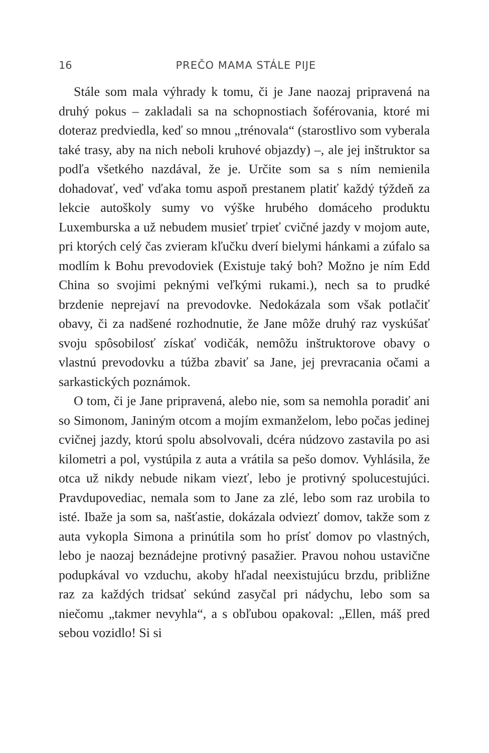16 PREČO MAMA STÁLE PIJE
Stále som mala výhrady k tomu, či je Jane naozaj pripravená na druhý pokus – zakladali sa na schopnostiach šoférovania, ktoré mi doteraz predviedla, keď so mnou „trénovala“ (starostlivo som vyberala také trasy, aby na nich neboli kruhové objazdy) –, ale jej inštruktor sa podľa všetkého nazdával, že je. Určite som sa s ním nemienila dohadovať, veď vďaka tomu aspoň prestanem platiť každý týždeň za lekcie autoškoly sumy vo výške hrubého domáceho produktu Luxemburska a už nebudem musieť trpieť cvičné jazdy v mojom aute, pri ktorých celý čas zvieram kľučku dverí bielymi hánkami a zúfalo sa modlím k Bohu prevodoviek (Existuje taký boh? Možno je ním Edd China so svojimi peknými veľkými rukami.), nech sa to prudké brzdenie neprejaví na prevodovke. Nedokázala som však potlačiť obavy, či za nadšené rozhodnutie, že Jane môže druhý raz vyskúšať svoju spôsobilosť získať vodičák, nemôžu inštruktorove obavy o vlastnú prevodovku a túžba zbaviť sa Jane, jej prevracania očami a sarkastických poznámok.
O tom, či je Jane pripravená, alebo nie, som sa nemohla poradiť ani so Simonom, Janiným otcom a mojím exmanželom, lebo počas jedinej cvičnej jazdy, ktorú spolu absolvovali, dcéra núdzovo zastavila po asi kilometri a pol, vystúpila z auta a vrátila sa pešo domov. Vyhlásila, že otca už nikdy nebude nikam viezť, lebo je protivný spolucestujúci. Pravdupovediac, nemala som to Jane za zlé, lebo som raz urobila to isté. Ibaže ja som sa, našťastie, dokázala odviezť domov, takže som z auta vykopla Simona a prinútila som ho prísť domov po vlastných, lebo je naozaj beznádejne protivný pasažier. Pravou nohou ustavične podupkával vo vzduchu, akoby hľadal neexistujúcu brzdu, približne raz za každých tridsať sekúnd zasyčal pri nádychu, lebo som sa niečomu „takmer nevyhla“, a s obľubou opakoval: „Ellen, máš pred sebou vozidlo! Si si